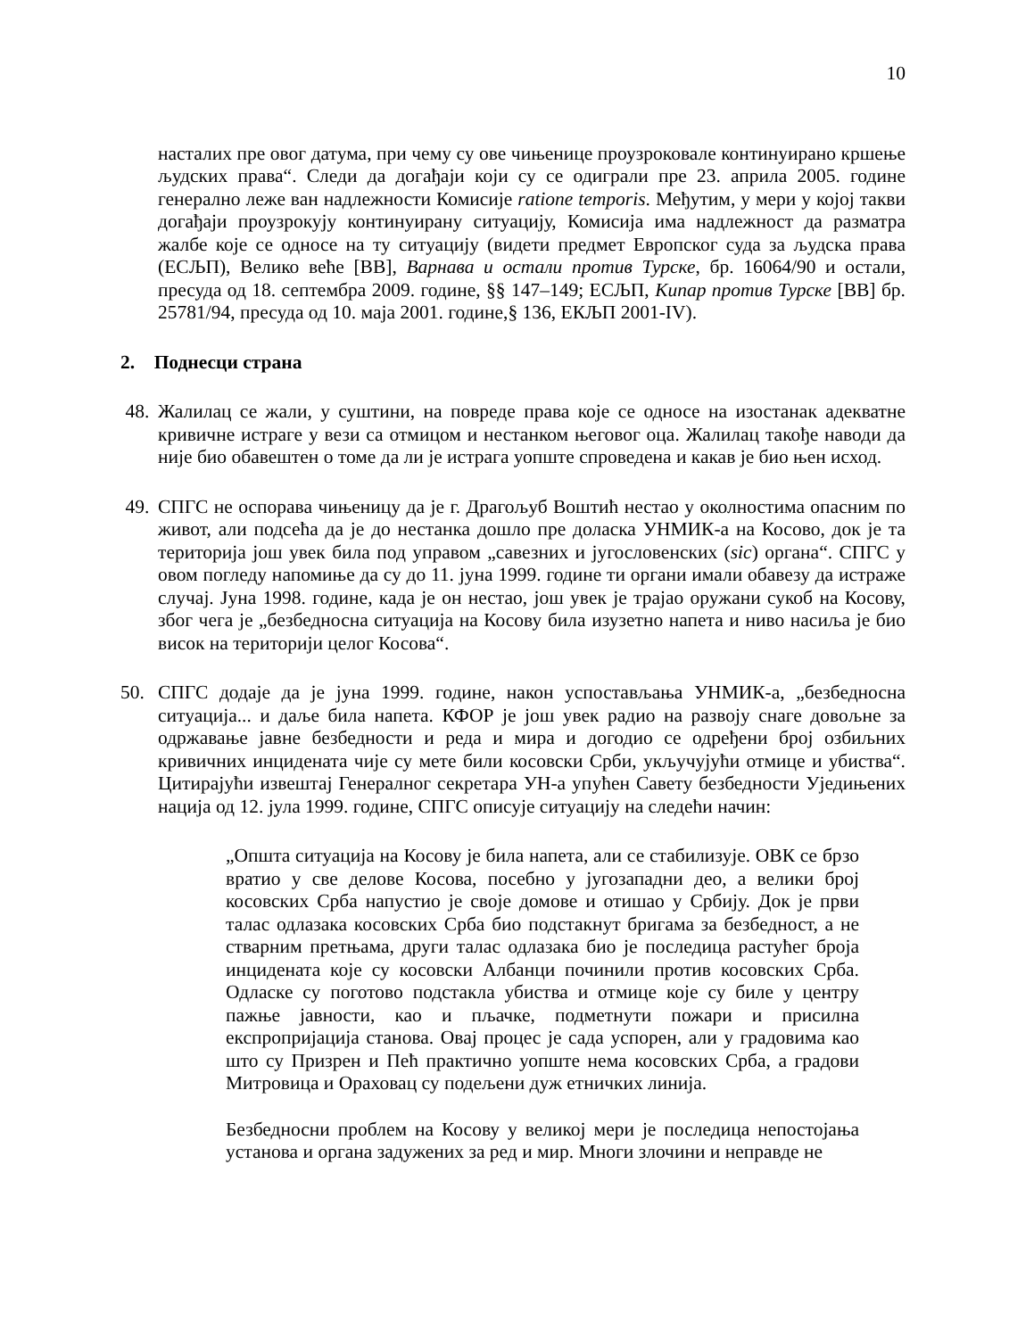10
насталих пре овог датума, при чему су ове чињенице проузроковале континуирано кршење људских права“. Следи да догађаји који су се одиграли пре 23. априла 2005. године генерално леже ван надлежности Комисије ratione temporis. Међутим, у мери у којој такви догађаји проузрокују континуирану ситуацију, Комисија има надлежност да разматра жалбе које се односе на ту ситуацију (видети предмет Европског суда за људска права (ЕСЉП), Велико веће [ВВ], Варнава и остали против Турске, бр. 16064/90 и остали, пресуда од 18. септембра 2009. године, §§ 147–149; ЕСЉП, Кипар против Турске [ВВ] бр. 25781/94, пресуда од 10. маја 2001. године,§ 136, ЕКЉП 2001-IV).
2. Поднесци страна
48. Жалилац се жали, у суштини, на повреде права које се односе на изостанак адекватне кривичне истраге у вези са отмицом и нестанком његовог оца. Жалилац такође наводи да није био обавештен о томе да ли је истрага уопште спроведена и какав је био њен исход.
49. СПГС не оспорава чињеницу да је г. Драгољуб Воштић нестао у околностима опасним по живот, али подсећа да је до нестанка дошло пре доласка УНМИК-а на Косово, док је та територија још увек била под управом „савезних и југословенских (sic) органа“. СПГС у овом погледу напомиње да су до 11. јуна 1999. године ти органи имали обавезу да истраже случај. Јуна 1998. године, када је он нестао, још увек је трајао оружани сукоб на Косову, због чега је „безбедносна ситуација на Косову била изузетно напета и ниво насиља је био висок на територији целог Косова“.
50. СПГС додаје да је јуна 1999. године, након успостављања УНМИК-а, „безбедносна ситуација... и даље била напета. КФОР је још увек радио на развоју снаге довољне за одржавање јавне безбедности и реда и мира и догодио се одређени број озбиљних кривичних инцидената чије су мете били косовски Срби, укључујући отмице и убиства“. Цитирајући извештај Генералног секретара УН-а упућен Савету безбедности Уједињених нација од 12. јула 1999. године, СПГС описује ситуацију на следећи начин:
„Општа ситуација на Косову је била напета, али се стабилизује. ОВК се брзо вратио у све делове Косова, посебно у југозападни део, а велики број косовских Срба напустио је своје домове и отишао у Србију. Док је први талас одлазака косовских Срба био подстакнут бригама за безбедност, а не стварним претњама, други талас одлазака био је последица растућег броја инцидената које су косовски Албанци починили против косовских Срба. Одласке су поготово подстакла убиства и отмице које су биле у центру пажње јавности, као и пљачке, подметнути пожари и присилна експропријација станова. Овај процес је сада успорен, али у градовима као што су Призрен и Пећ практично уопште нема косовских Срба, а градови Митровица и Ораховац су подељени дуж етничких линија.
Безбедносни проблем на Косову у великој мери је последица непостојања установа и органа задужених за ред и мир. Многи злочини и неправде не